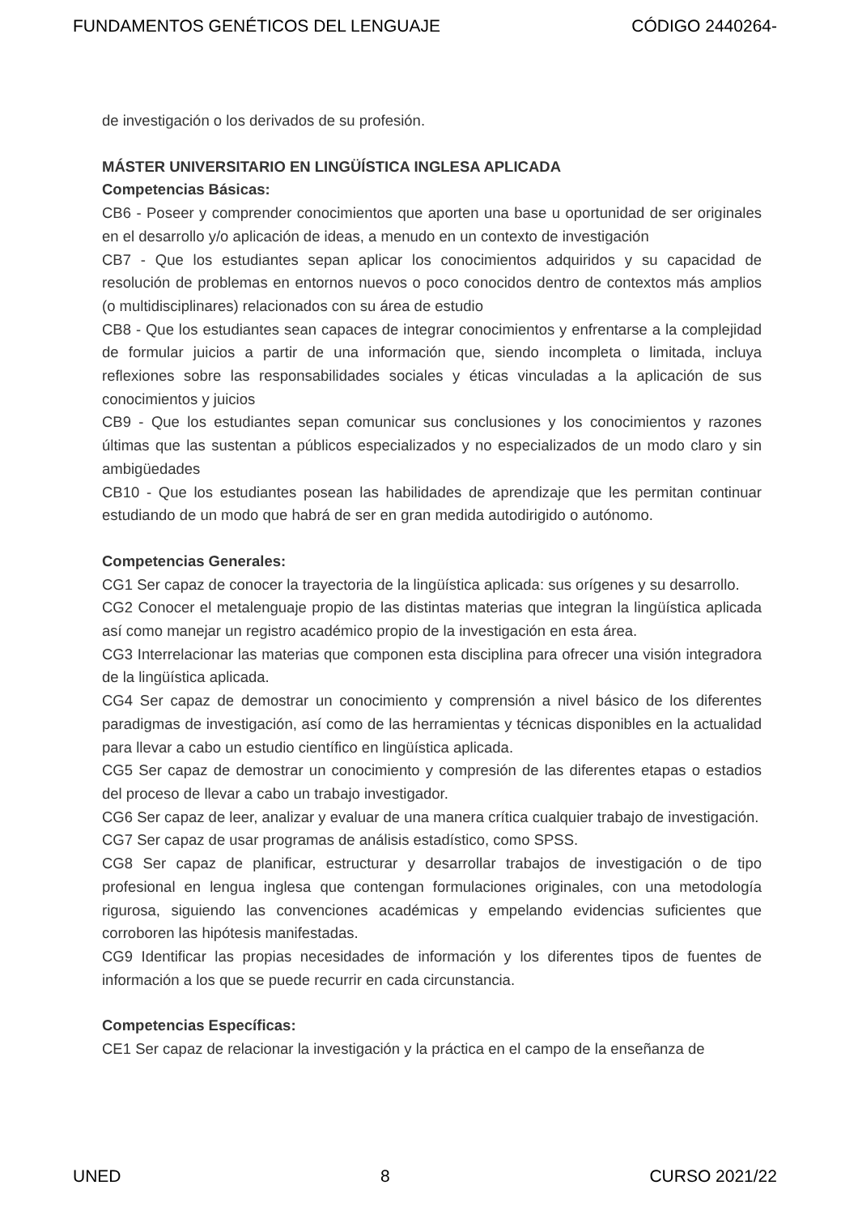FUNDAMENTOS GENÉTICOS DEL LENGUAJE CÓDIGO 2440264-
de investigación o los derivados de su profesión.
MÁSTER UNIVERSITARIO EN LINGÜÍSTICA INGLESA APLICADA
Competencias Básicas:
CB6 - Poseer y comprender conocimientos que aporten una base u oportunidad de ser originales en el desarrollo y/o aplicación de ideas, a menudo en un contexto de investigación
CB7 - Que los estudiantes sepan aplicar los conocimientos adquiridos y su capacidad de resolución de problemas en entornos nuevos o poco conocidos dentro de contextos más amplios (o multidisciplinares) relacionados con su área de estudio
CB8 - Que los estudiantes sean capaces de integrar conocimientos y enfrentarse a la complejidad de formular juicios a partir de una información que, siendo incompleta o limitada, incluya reflexiones sobre las responsabilidades sociales y éticas vinculadas a la aplicación de sus conocimientos y juicios
CB9 - Que los estudiantes sepan comunicar sus conclusiones y los conocimientos y razones últimas que las sustentan a públicos especializados y no especializados de un modo claro y sin ambigüedades
CB10 - Que los estudiantes posean las habilidades de aprendizaje que les permitan continuar estudiando de un modo que habrá de ser en gran medida autodirigido o autónomo.
Competencias Generales:
CG1 Ser capaz de conocer la trayectoria de la lingüística aplicada: sus orígenes y su desarrollo.
CG2 Conocer el metalenguaje propio de las distintas materias que integran la lingüística aplicada así como manejar un registro académico propio de la investigación en esta área.
CG3 Interrelacionar las materias que componen esta disciplina para ofrecer una visión integradora de la lingüística aplicada.
CG4 Ser capaz de demostrar un conocimiento y comprensión a nivel básico de los diferentes paradigmas de investigación, así como de las herramientas y técnicas disponibles en la actualidad para llevar a cabo un estudio científico en lingüística aplicada.
CG5 Ser capaz de demostrar un conocimiento y compresión de las diferentes etapas o estadios del proceso de llevar a cabo un trabajo investigador.
CG6 Ser capaz de leer, analizar y evaluar de una manera crítica cualquier trabajo de investigación.
CG7 Ser capaz de usar programas de análisis estadístico, como SPSS.
CG8 Ser capaz de planificar, estructurar y desarrollar trabajos de investigación o de tipo profesional en lengua inglesa que contengan formulaciones originales, con una metodología rigurosa, siguiendo las convenciones académicas y empelando evidencias suficientes que corroboren las hipótesis manifestadas.
CG9 Identificar las propias necesidades de información y los diferentes tipos de fuentes de información a los que se puede recurrir en cada circunstancia.
Competencias Específicas:
CE1 Ser capaz de relacionar la investigación y la práctica en el campo de la enseñanza de
UNED 8 CURSO 2021/22